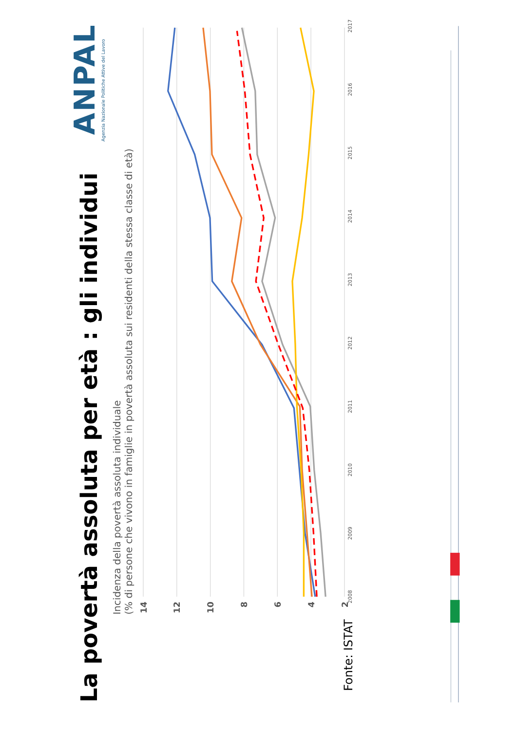La povertà assoluta per età : gli individui
ANPAL
Agenzia Nazionale Politiche Attive del Lavoro
Incidenza della povertà assoluta individuale
(% di persone che vivono in famiglie in povertà assoluta sui residenti della stessa classe di età)
14
12
10
8
6
4
2
2008
2009
2010
2011
2012
2013
2014
2015
2016
2017
Fonte: ISTAT